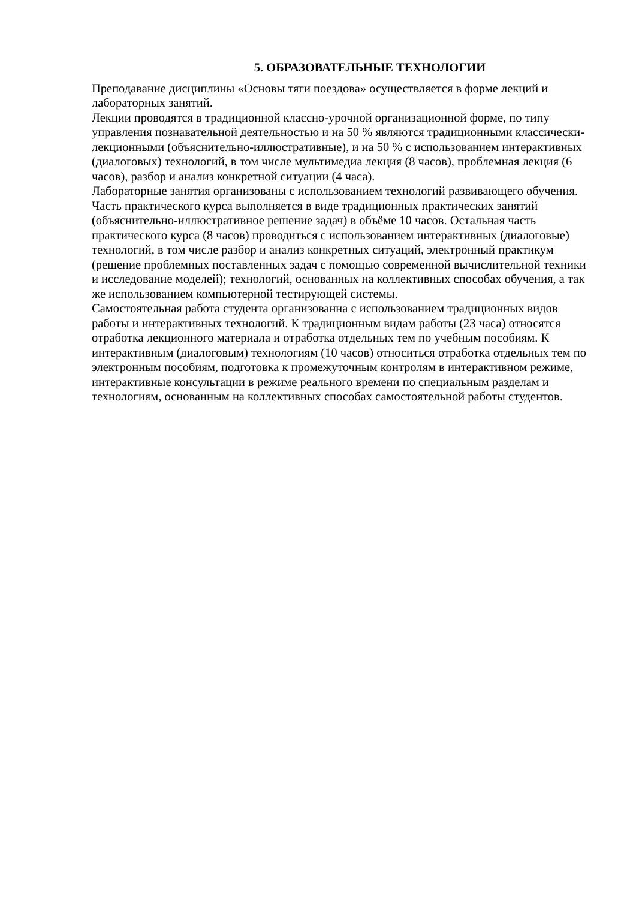5. ОБРАЗОВАТЕЛЬНЫЕ ТЕХНОЛОГИИ
Преподавание дисциплины «Основы тяги поездова» осуществляется в форме лекций и лабораторных занятий.
Лекции проводятся в традиционной классно-урочной организационной форме, по типу управления познавательной деятельностью и на 50 % являются традиционными классически-лекционными (объяснительно-иллюстративные), и на 50 % с использованием интерактивных (диалоговых) технологий, в том числе мультимедиа лекция (8 часов), проблемная лекция (6 часов), разбор и анализ конкретной ситуации (4 часа).
Лабораторные занятия организованы с использованием технологий развивающего обучения. Часть практического курса выполняется в виде традиционных практических занятий (объяснительно-иллюстративное решение задач) в объёме 10 часов. Остальная часть практического курса (8 часов) проводиться с использованием интерактивных (диалоговые) технологий, в том числе разбор и анализ конкретных ситуаций, электронный практикум (решение проблемных поставленных задач с помощью современной вычислительной техники и исследование моделей); технологий, основанных на коллективных способах обучения, а так же использованием компьютерной тестирующей системы.
Самостоятельная работа студента организованна с использованием традиционных видов работы и интерактивных технологий. К традиционным видам работы (23 часа) относятся отработка лекционного материала и отработка отдельных тем по учебным пособиям. К интерактивным (диалоговым) технологиям (10 часов) относиться отработка отдельных тем по электронным пособиям, подготовка к промежуточным контролям в интерактивном режиме, интерактивные консультации в режиме реального времени по специальным разделам и технологиям, основанным на коллективных способах самостоятельной работы студентов.